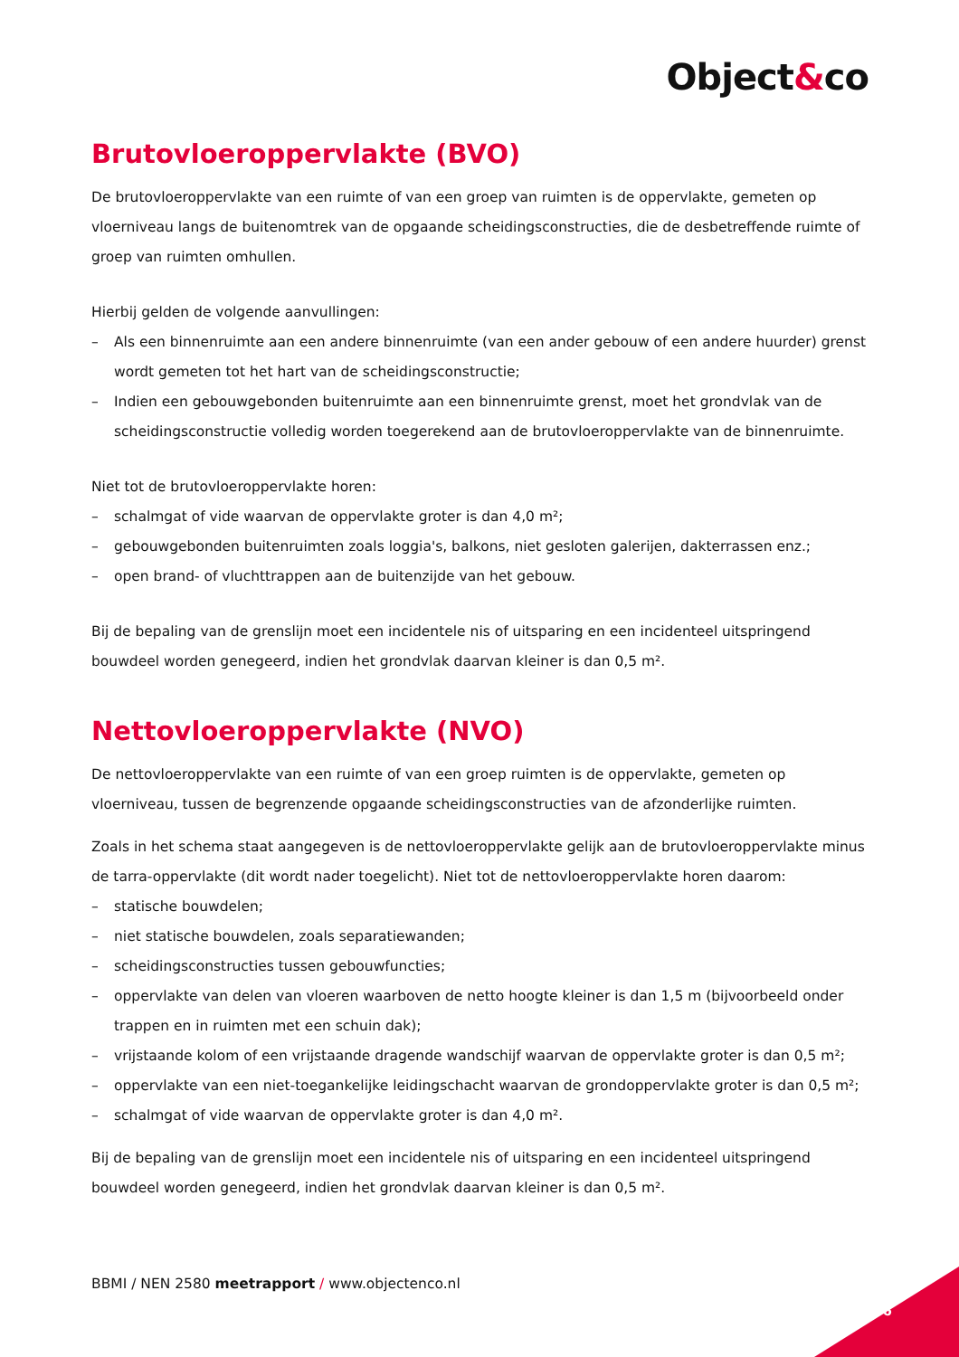Object&co
Brutovloeroppervlakte (BVO)
De brutovloeroppervlakte van een ruimte of van een groep van ruimten is de oppervlakte, gemeten op vloerniveau langs de buitenomtrek van de opgaande scheidingsconstructies, die de desbetreffende ruimte of groep van ruimten omhullen.
Hierbij gelden de volgende aanvullingen:
– Als een binnenruimte aan een andere binnenruimte (van een ander gebouw of een andere huurder) grenst wordt gemeten tot het hart van de scheidingsconstructie;
– Indien een gebouwgebonden buitenruimte aan een binnenruimte grenst, moet het grondvlak van de scheidingsconstructie volledig worden toegerekend aan de brutovloeroppervlakte van de binnenruimte.
Niet tot de brutovloeroppervlakte horen:
– schalmgat of vide waarvan de oppervlakte groter is dan 4,0 m²;
– gebouwgebonden buitenruimten zoals loggia's, balkons, niet gesloten galerijen, dakterrassen enz.;
– open brand- of vluchttrappen aan de buitenzijde van het gebouw.
Bij de bepaling van de grenslijn moet een incidentele nis of uitsparing en een incidenteel uitspringend bouwdeel worden genegeerd, indien het grondvlak daarvan kleiner is dan 0,5 m².
Nettovloeroppervlakte (NVO)
De nettovloeroppervlakte van een ruimte of van een groep ruimten is de oppervlakte, gemeten op vloerniveau, tussen de begrenzende opgaande scheidingsconstructies van de afzonderlijke ruimten.
Zoals in het schema staat aangegeven is de nettovloeroppervlakte gelijk aan de brutovloeroppervlakte minus de tarra-oppervlakte (dit wordt nader toegelicht). Niet tot de nettovloeroppervlakte horen daarom:
– statische bouwdelen;
– niet statische bouwdelen, zoals separatiewanden;
– scheidingsconstructies tussen gebouwfuncties;
– oppervlakte van delen van vloeren waarboven de netto hoogte kleiner is dan 1,5 m (bijvoorbeeld onder trappen en in ruimten met een schuin dak);
– vrijstaande kolom of een vrijstaande dragende wandschijf waarvan de oppervlakte groter is dan 0,5 m²;
– oppervlakte van een niet-toegankelijke leidingschacht waarvan de grondoppervlakte groter is dan 0,5 m²;
– schalmgat of vide waarvan de oppervlakte groter is dan 4,0 m².
Bij de bepaling van de grenslijn moet een incidentele nis of uitsparing en een incidenteel uitspringend bouwdeel worden genegeerd, indien het grondvlak daarvan kleiner is dan 0,5 m².
BBMI / NEN 2580 meetrapport / www.objectenco.nl
6